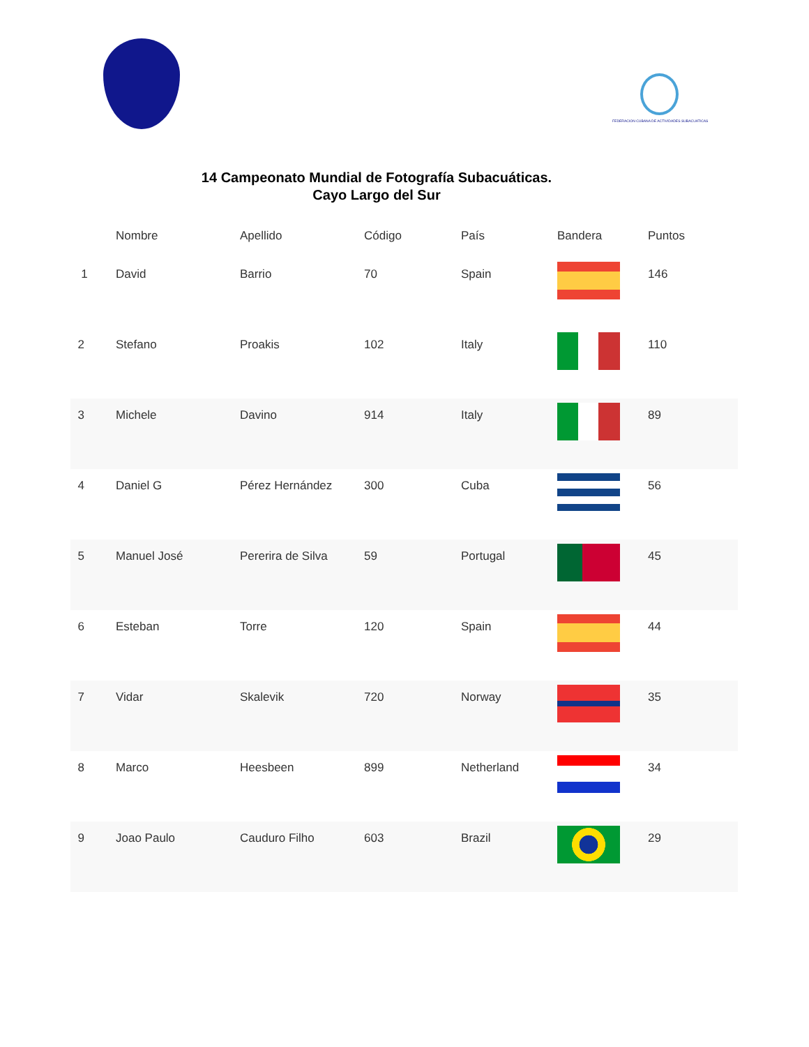FEDERACION CUBANA DE ACTIVIDADES SUBACUATICAS
14 Campeonato Mundial de Fotografía Subacuáticas.
Cayo Largo del Sur
| | Nombre | Apellido | Código | País | Bandera | Puntos |
| --- | --- | --- | --- | --- | --- | --- |
| 1 | David | Barrio | 70 | Spain | | 146 |
| 2 | Stefano | Proakis | 102 | Italy | | 110 |
| 3 | Michele | Davino | 914 | Italy | | 89 |
| 4 | Daniel G | Pérez Hernández | 300 | Cuba | | 56 |
| 5 | Manuel José | Pererira de Silva | 59 | Portugal | | 45 |
| 6 | Esteban | Torre | 120 | Spain | | 44 |
| 7 | Vidar | Skalevik | 720 | Norway | | 35 |
| 8 | Marco | Heesbeen | 899 | Netherland | | 34 |
| 9 | Joao Paulo | Cauduro Filho | 603 | Brazil | | 29 |